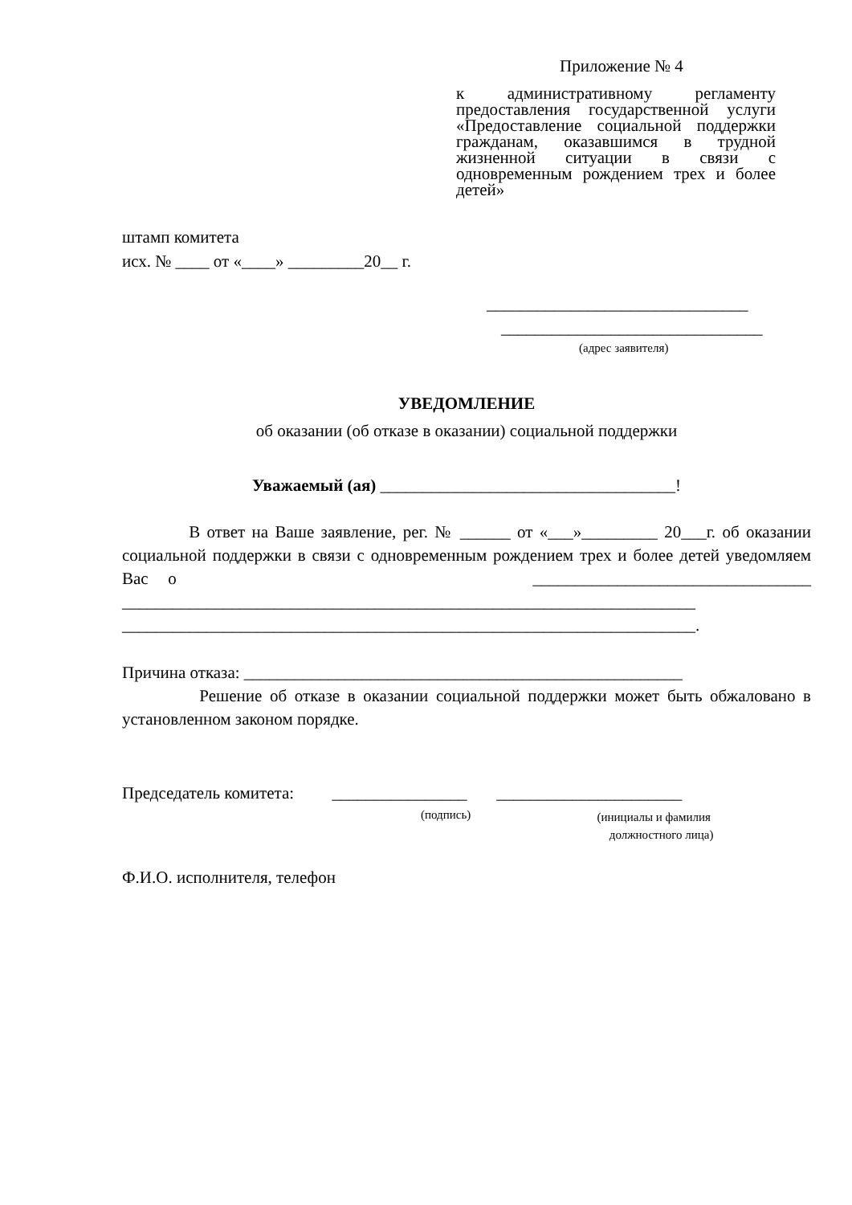Приложение № 4
к административному регламенту предоставления государственной услуги «Предоставление социальной поддержки гражданам, оказавшимся в трудной жизненной ситуации в связи с одновременным рождением трех и более детей»
штамп комитета
исх. № ____ от «____» _________20__ г.
_______________________________
_______________________________
(адрес заявителя)
УВЕДОМЛЕНИЕ
об оказании (об отказе в оказании) социальной поддержки
Уважаемый (ая) ___________________________________!
В ответ на Ваше заявление, рег. № ______ от «___»_________ 20___г. об оказании социальной поддержки в связи с одновременным рождением трех и более детей уведомляем Вас о _________________________________ ____________________________________________________________________ ____________________________________________________________________.
Причина отказа: ____________________________________________________
Решение об отказе в оказании социальной поддержки может быть обжалованo в установленном законом порядке.
Председатель комитета: ________________ ______________________
(подпись)
(инициалы и фамилия
должностного лица)
Ф.И.О. исполнителя, телефон